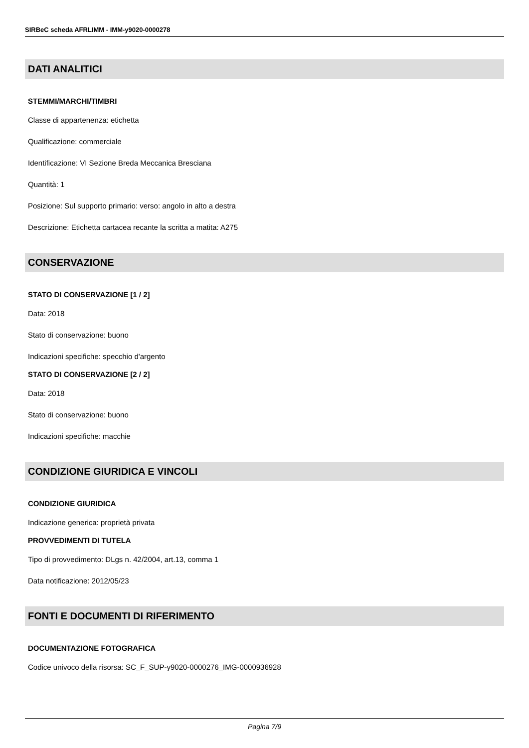SIRBeC scheda AFRLIMM - IMM-y9020-0000278
DATI ANALITICI
STEMMI/MARCHI/TIMBRI
Classe di appartenenza: etichetta
Qualificazione: commerciale
Identificazione: VI Sezione Breda Meccanica Bresciana
Quantità: 1
Posizione: Sul supporto primario: verso: angolo in alto a destra
Descrizione: Etichetta cartacea recante la scritta a matita: A275
CONSERVAZIONE
STATO DI CONSERVAZIONE [1 / 2]
Data: 2018
Stato di conservazione: buono
Indicazioni specifiche: specchio d'argento
STATO DI CONSERVAZIONE [2 / 2]
Data: 2018
Stato di conservazione: buono
Indicazioni specifiche: macchie
CONDIZIONE GIURIDICA E VINCOLI
CONDIZIONE GIURIDICA
Indicazione generica: proprietà privata
PROVVEDIMENTI DI TUTELA
Tipo di provvedimento: DLgs n. 42/2004, art.13, comma 1
Data notificazione: 2012/05/23
FONTI E DOCUMENTI DI RIFERIMENTO
DOCUMENTAZIONE FOTOGRAFICA
Codice univoco della risorsa: SC_F_SUP-y9020-0000276_IMG-0000936928
Pagina 7/9